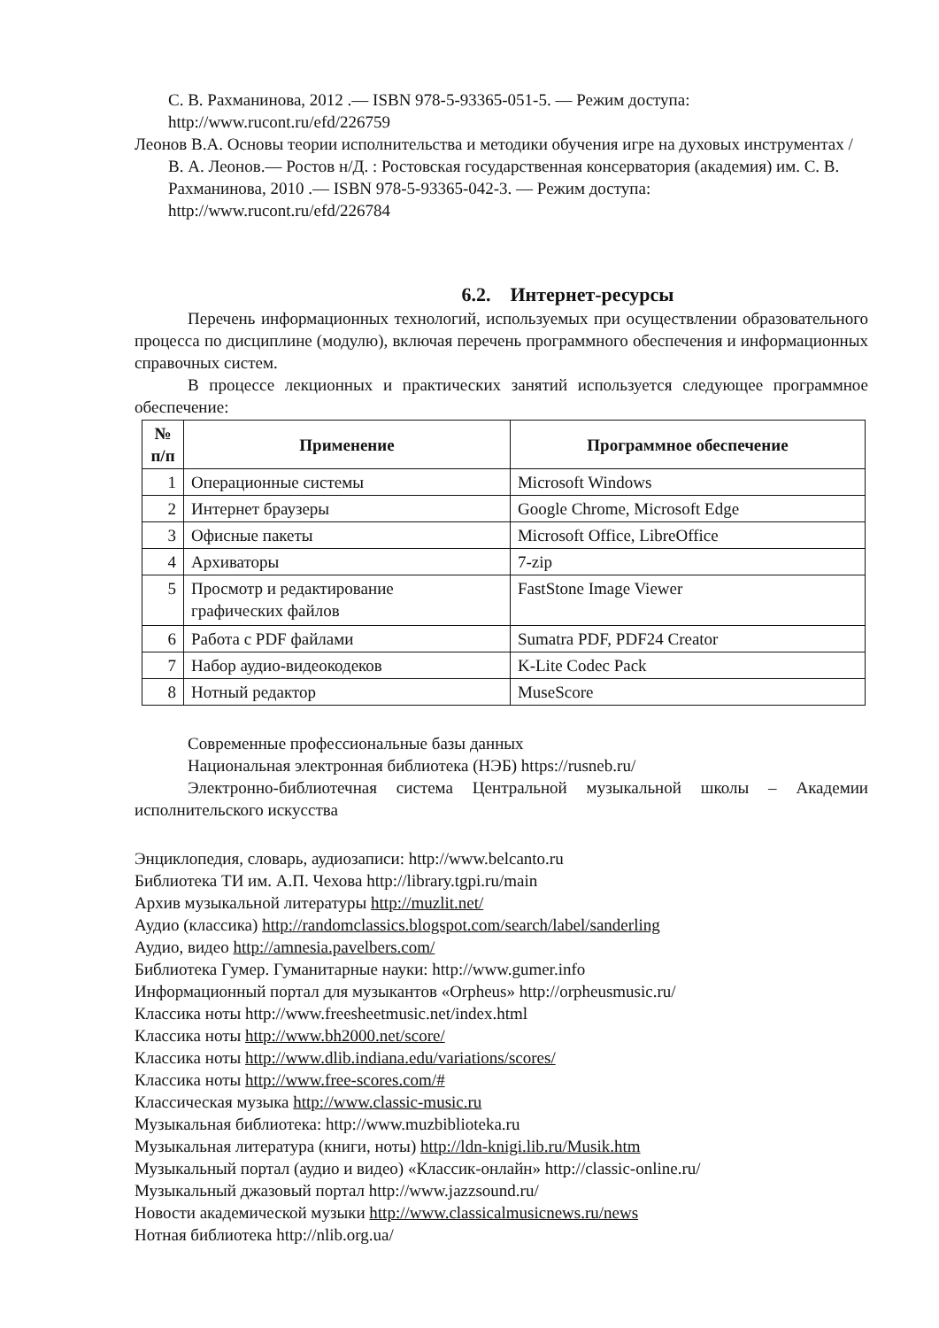С. В. Рахманинова, 2012 .— ISBN 978-5-93365-051-5. — Режим доступа: http://www.rucont.ru/efd/226759
Леонов В.А. Основы теории исполнительства и методики обучения игре на духовых инструментах / В. А. Леонов.— Ростов н/Д. : Ростовская государственная консерватория (академия) им. С. В. Рахманинова, 2010 .— ISBN 978-5-93365-042-3. — Режим доступа: http://www.rucont.ru/efd/226784
6.2. Интернет-ресурсы
Перечень информационных технологий, используемых при осуществлении образовательного процесса по дисциплине (модулю), включая перечень программного обеспечения и информационных справочных систем.
В процессе лекционных и практических занятий используется следующее программное обеспечение:
| № п/п | Применение | Программное обеспечение |
| --- | --- | --- |
| 1 | Операционные системы | Microsoft Windows |
| 2 | Интернет браузеры | Google Chrome, Microsoft Edge |
| 3 | Офисные пакеты | Microsoft Office, LibreOffice |
| 4 | Архиваторы | 7-zip |
| 5 | Просмотр и редактирование графических файлов | FastStone Image Viewer |
| 6 | Работа с PDF файлами | Sumatra PDF, PDF24 Creator |
| 7 | Набор аудио-видеокодеков | K-Lite Codec Pack |
| 8 | Нотный редактор | MuseScore |
Современные профессиональные базы данных
Национальная электронная библиотека (НЭБ) https://rusneb.ru/
Электронно-библиотечная система Центральной музыкальной школы – Академии исполнительского искусства
Энциклопедия, словарь, аудиозаписи: http://www.belcanto.ru
Библиотека ТИ им. А.П. Чехова http://library.tgpi.ru/main
Архив музыкальной литературы http://muzlit.net/
Аудио (классика) http://randomclassics.blogspot.com/search/label/sanderling
Аудио, видео http://amnesia.pavelbers.com/
Библиотека Гумер. Гуманитарные науки: http://www.gumer.info
Информационный портал для музыкантов «Orpheus» http://orpheusmusic.ru/
Классика ноты http://www.freesheetmusic.net/index.html
Классика ноты http://www.bh2000.net/score/
Классика ноты http://www.dlib.indiana.edu/variations/scores/
Классика ноты http://www.free-scores.com/#
Классическая музыка http://www.classic-music.ru
Музыкальная библиотека: http://www.muzbiblioteka.ru
Музыкальная литература (книги, ноты) http://ldn-knigi.lib.ru/Musik.htm
Музыкальный портал (аудио и видео) «Классик-онлайн» http://classic-online.ru/
Музыкальный джазовый портал http://www.jazzsound.ru/
Новости академической музыки http://www.classicalmusicnews.ru/news
Нотная библиотека http://nlib.org.ua/